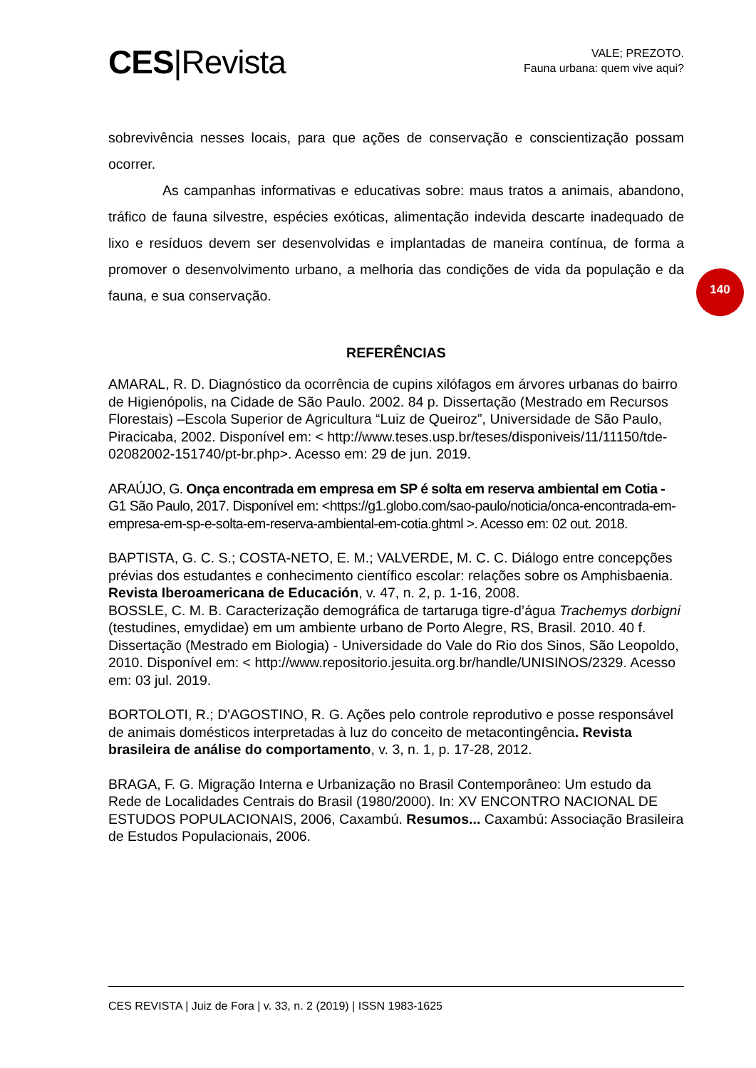CES|Revista
VALE; PREZOTO.
Fauna urbana: quem vive aqui?
140
sobrevivência nesses locais, para que ações de conservação e conscientização possam ocorrer.
As campanhas informativas e educativas sobre: maus tratos a animais, abandono, tráfico de fauna silvestre, espécies exóticas, alimentação indevida descarte inadequado de lixo e resíduos devem ser desenvolvidas e implantadas de maneira contínua, de forma a promover o desenvolvimento urbano, a melhoria das condições de vida da população e da fauna, e sua conservação.
REFERÊNCIAS
AMARAL, R. D. Diagnóstico da ocorrência de cupins xilófagos em árvores urbanas do bairro de Higienópolis, na Cidade de São Paulo. 2002. 84 p. Dissertação (Mestrado em Recursos Florestais) –Escola Superior de Agricultura “Luiz de Queiroz”, Universidade de São Paulo, Piracicaba, 2002. Disponível em: < http://www.teses.usp.br/teses/disponiveis/11/11150/tde-02082002-151740/pt-br.php>. Acesso em: 29 de jun. 2019.
ARAÚJO, G. Onça encontrada em empresa em SP é solta em reserva ambiental em Cotia - G1 São Paulo, 2017. Disponível em: <https://g1.globo.com/sao-paulo/noticia/onca-encontrada-em-empresa-em-sp-e-solta-em-reserva-ambiental-em-cotia.ghtml >. Acesso em: 02 out. 2018.
BAPTISTA, G. C. S.; COSTA-NETO, E. M.; VALVERDE, M. C. C. Diálogo entre concepções prévias dos estudantes e conhecimento científico escolar: relações sobre os Amphisbaenia. Revista Iberoamericana de Educación, v. 47, n. 2, p. 1-16, 2008.
BOSSLE, C. M. B. Caracterização demográfica de tartaruga tigre-d’água Trachemys dorbigni (testudines, emydidae) em um ambiente urbano de Porto Alegre, RS, Brasil. 2010. 40 f. Dissertação (Mestrado em Biologia) - Universidade do Vale do Rio dos Sinos, São Leopoldo, 2010. Disponível em: < http://www.repositorio.jesuita.org.br/handle/UNISINOS/2329. Acesso em: 03 jul. 2019.
BORTOLOTI, R.; D'AGOSTINO, R. G. Ações pelo controle reprodutivo e posse responsável de animais domésticos interpretadas à luz do conceito de metacontingência. Revista brasileira de análise do comportamento, v. 3, n. 1, p. 17-28, 2012.
BRAGA, F. G. Migração Interna e Urbanização no Brasil Contemporâneo: Um estudo da Rede de Localidades Centrais do Brasil (1980/2000). In: XV ENCONTRO NACIONAL DE ESTUDOS POPULACIONAIS, 2006, Caxambú. Resumos... Caxambú: Associação Brasileira de Estudos Populacionais, 2006.
CES REVISTA | Juiz de Fora | v. 33, n. 2 (2019) | ISSN 1983-1625